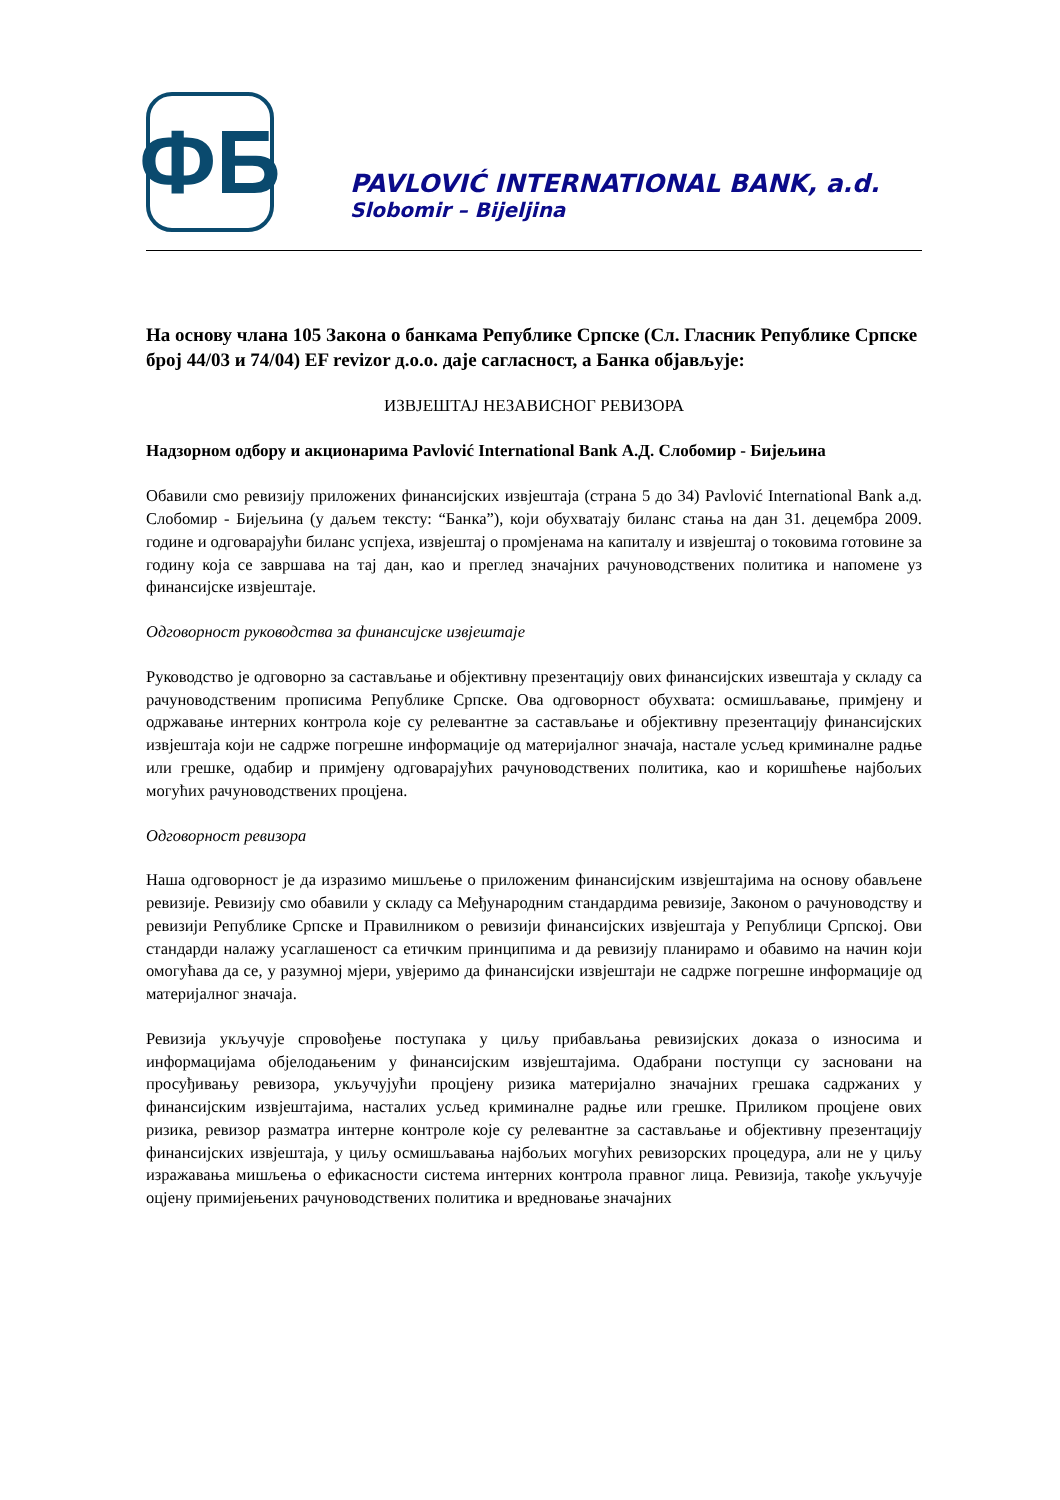ФБ
PAVLOVIĆ INTERNATIONAL BANK, a.d.
Slobomir – Bijeljina
На основу члана 105 Закона о банкама Републике Српске (Сл. Гласник Републике Српске број 44/03 и 74/04) EF revizor д.о.о. даје сагласност, а Банка објављује:
ИЗВЈЕШТАЈ НЕЗАВИСНОГ РЕВИЗОРА
Надзорном одбору и акционарима Pavlović International Bank А.Д. Слобомир - Бијељина
Обавили смо ревизију приложених финансијских извјештаја (страна 5 до 34) Pavlović International Bank а.д. Слобомир - Бијељина (у даљем тексту: “Банка”), који обухватају биланс стања на дан 31. децембра 2009. године и одговарајући биланс успјеха, извјештај о промјенама на капиталу и извјештај о токовима готовине за годину која се завршава на тај дан, као и преглед значајних рачуноводствених политика и напомене уз финансијске извјештаје.
Одговорност руководства за финансијске извјештаје
Руководство је одговорно за састављање и објективну презентацију ових финансијских извештаја у складу са рачуноводственим прописима Републике Српске. Ова одговорност обухвата: осмишљавање, примјену и одржавање интерних контрола које су релевантне за састављање и објективну презентацију финансијских извјештаја који не садрже погрешне информације од материјалног значаја, настале усљед криминалне радње или грешке, одабир и примјену одговарајућих рачуноводствених политика, као и коришћење најбољих могућих рачуноводствених процјена.
Одговорност ревизора
Наша одговорност је да изразимо мишљење о приложеним финансијским извјештајима на основу обављене ревизије. Ревизију смо обавили у складу са Међународним стандардима ревизије, Законом о рачуноводству и ревизији Републике Српске и Правилником о ревизији финансијских извјештаја у Републици Српској. Ови стандарди налажу усаглашеност са етичким принципима и да ревизију планирамо и обавимо на начин који омогућава да се, у разумној мјери, увјеримо да финансијски извјештаји не садрже погрешне информације од материјалног значаја.
Ревизија укључује спровођење поступака у циљу прибављања ревизијских доказа о износима и информацијама објелодањеним у финансијским извјештајима. Одабрани поступци су засновани на просуђивању ревизора, укључујући процјену ризика материјално значајних грешака садржаних у финансијским извјештајима, насталих усљед криминалне радње или грешке. Приликом процјене ових ризика, ревизор разматра интерне контроле које су релевантне за састављање и објективну презентацију финансијских извјештаја, у циљу осмишљавања најбољих могућих ревизорских процедура, али не у циљу изражавања мишљења о ефикасности система интерних контрола правног лица. Ревизија, такође укључује оцјену примијењених рачуноводствених политика и вредновање значајних